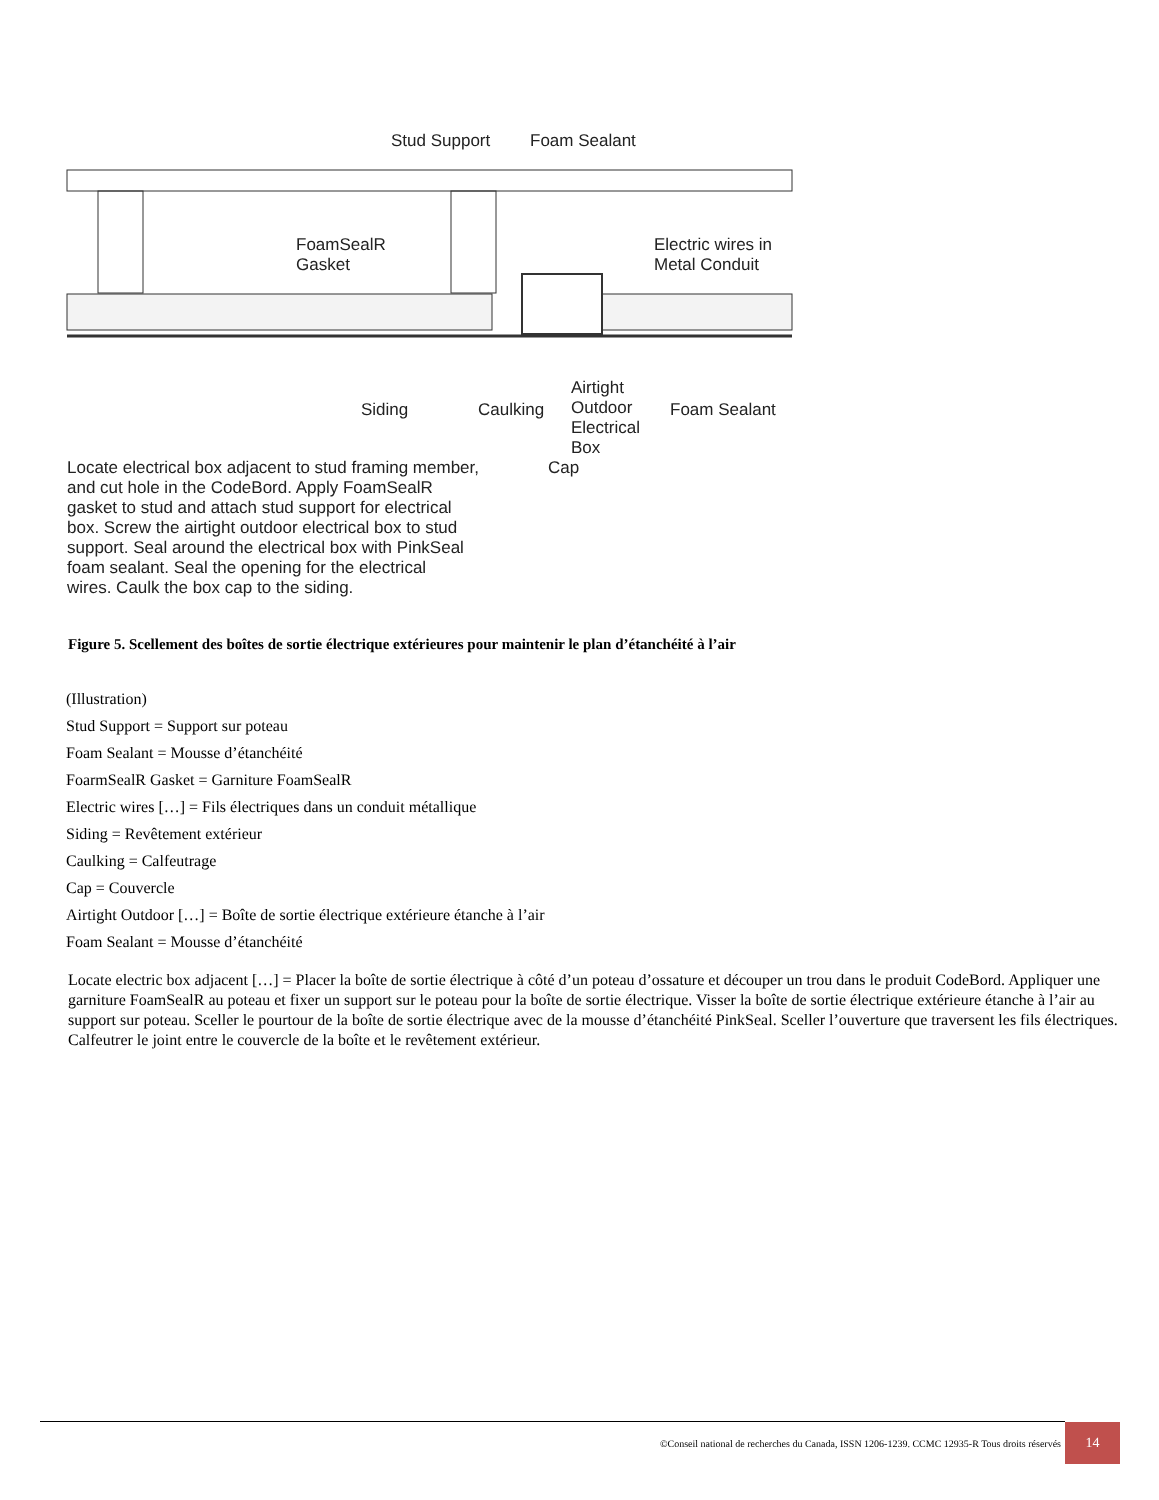Stud Support Foam Sealant
FoamSealR
Gasket
Electric wires in
Metal Conduit
Siding Caulking
Airtight
Outdoor
Electrical
Box
Foam Sealant
Locate electrical box adjacent to stud framing member,
and cut hole in the CodeBord. Apply FoamSealR
gasket to stud and attach stud support for electrical
box. Screw the airtight outdoor electrical box to stud
support. Seal around the electrical box with PinkSeal
foam sealant. Seal the opening for the electrical
wires. Caulk the box cap to the siding.
Cap
Figure 5. Scellement des boîtes de sortie électrique extérieures pour maintenir le plan d’étanchéité à l’air
(Illustration)
Stud Support = Support sur poteau
Foam Sealant = Mousse d’étanchéité
FoarmSealR Gasket = Garniture FoamSealR
Electric wires […] = Fils électriques dans un conduit métallique
Siding = Revêtement extérieur
Caulking = Calfeutrage
Cap = Couvercle
Airtight Outdoor […] = Boîte de sortie électrique extérieure étanche à l’air
Foam Sealant = Mousse d’étanchéité
Locate electric box adjacent […] = Placer la boîte de sortie électrique à côté d’un poteau d’ossature et découper un trou dans le produit CodeBord. Appliquer une garniture FoamSealR au poteau et fixer un support sur le poteau pour la boîte de sortie électrique. Visser la boîte de sortie électrique extérieure étanche à l’air au support sur poteau. Sceller le pourtour de la boîte de sortie électrique avec de la mousse d’étanchéité PinkSeal. Sceller l’ouverture que traversent les fils électriques. Calfeutrer le joint entre le couvercle de la boîte et le revêtement extérieur.
©Conseil national de recherches du Canada, ISSN 1206-1239. CCMC 12935-R Tous droits réservés
14